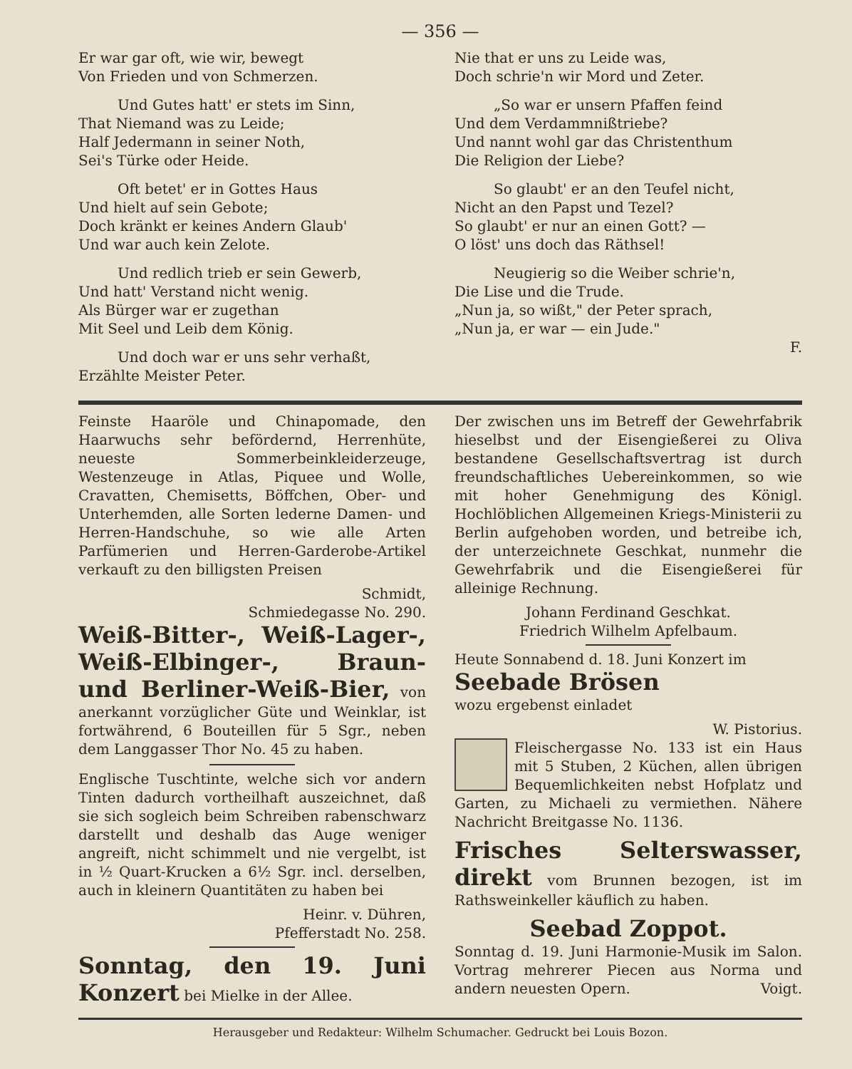— 356 —
Er war gar oft, wie wir, bewegt
Von Frieden und von Schmerzen.
Und Gutes hatt' er stets im Sinn,
That Niemand was zu Leide;
Half Jedermann in seiner Noth,
Sei's Türke oder Heide.
Oft betet' er in Gottes Haus
Und hielt auf sein Gebote;
Doch kränkt er keines Andern Glaub'
Und war auch kein Zelote.
Und redlich trieb er sein Gewerb,
Und hatt' Verstand nicht wenig.
Als Bürger war er zugethan
Mit Seel und Leib dem König.
Und doch war er uns sehr verhaßt,
Erzählte Meister Peter.
Nie that er uns zu Leide was,
Doch schrie'n wir Mord und Zeter.
„So war er unsern Pfaffen feind
Und dem Verdammnißtriebe?
Und nannt wohl gar das Christenthum
Die Religion der Liebe?
So glaubt' er an den Teufel nicht,
Nicht an den Papst und Tezel?
So glaubt' er nur an einen Gott? —
O löst' uns doch das Räthsel!
Neugierig so die Weiber schrie'n,
Die Lise und die Trude.
„Nun ja, so wißt," der Peter sprach,
„Nun ja, er war — ein Jude."
F.
Feinste Haaröle und Chinapomade, den Haarwuchs sehr befördernd, Herrenhüte, neueste Sommerbeinkleiderzeuge, Westenzeuge in Atlas, Piquee und Wolle, Cravatten, Chemisetts, Böffchen, Ober- und Unterhemden, alle Sorten lederne Damen- und Herren-Handschuhe, so wie alle Arten Parfümerien und Herren-Garderobe-Artikel verkauft zu den billigsten Preisen
Schmidt,
Schmiedegasse No. 290.
Weiß-Bitter-, Weiß-Lager-, Weiß-Elbinger-, Braun- und Berliner-Weiß-Bier, von anerkannt vorzüglicher Güte und Weinklar, ist fortwährend, 6 Bouteillen für 5 Sgr., neben dem Langgasser Thor No. 45 zu haben.
Englische Tuschtinte, welche sich vor andern Tinten dadurch vortheilhaft auszeichnet, daß sie sich sogleich beim Schreiben rabenschwarz darstellt und deshalb das Auge weniger angreift, nicht schimmelt und nie vergelbt, ist in ½ Quart-Krucken a 6½ Sgr. incl. derselben, auch in kleinern Quantitäten zu haben bei
Heinr. v. Dühren,
Pfefferstadt No. 258.
Sonntag, den 19. Juni Konzert bei Mielke in der Allee.
Der zwischen uns im Betreff der Gewehrfabrik hieselbst und der Eisengießerei zu Oliva bestandene Gesellschaftsvertrag ist durch freundschaftliches Uebereinkommen, so wie mit hoher Genehmigung des Königl. Hochlöblichen Allgemeinen Kriegs-Ministerii zu Berlin aufgehoben worden, und betreibe ich, der unterzeichnete Geschkat, nunmehr die Gewehrfabrik und die Eisengießerei für alleinige Rechnung.
Johann Ferdinand Geschkat.
Friedrich Wilhelm Apfelbaum.
Heute Sonnabend d. 18. Juni Konzert im
Seebade Brösen
wozu ergebenst einladet
W. Pistorius.
Fleischergasse No. 133 ist ein Haus mit 5 Stuben, 2 Küchen, allen übrigen Bequemlichkeiten nebst Hofplatz und Garten, zu Michaeli zu vermiethen. Nähere Nachricht Breitgasse No. 1136.
Frisches Selterswasser, direkt vom Brunnen bezogen, ist im Rathsweinkeller käuflich zu haben.
Seebad Zoppot.
Sonntag d. 19. Juni Harmonie-Musik im Salon. Vortrag mehrerer Piecen aus Norma und andern neuesten Opern. Voigt.
Herausgeber und Redakteur: Wilhelm Schumacher. Gedruckt bei Louis Bozon.